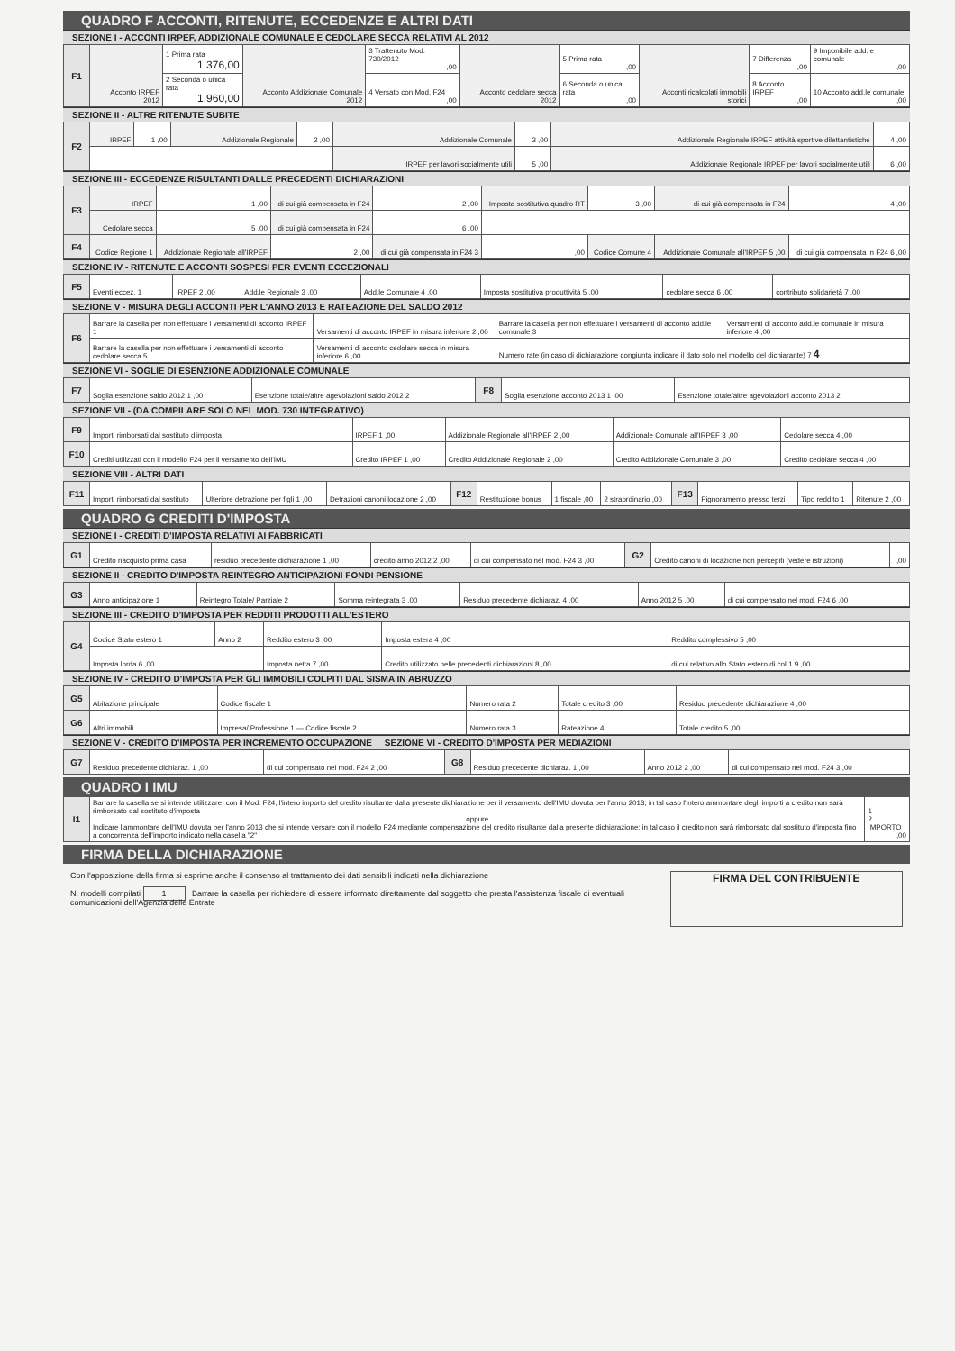QUADRO F ACCONTI, RITENUTE, ECCEDENZE E ALTRI DATI
SEZIONE I - ACCONTI IRPEF, ADDIZIONALE COMUNALE E CEDOLARE SECCA RELATIVI AL 2012
| F1 | Acconto IRPEF 2012 | 1 Prima rata 1.376,00 | Acconto Addizionale Comunale 2012 | 3 Trattenuto Mod. 730/2012 ,00 | Acconto cedolare secca 2012 | 5 Prima rata ,00 | Acconti ricalcolati immobili storici | 7 Differenza ,00 | 9 Imponibile add.le comunale ,00 |
| | | 2 Seconda o unica rata 1.960,00 | | 4 Versato con Mod. F24 ,00 | | 6 Seconda o unica rata ,00 | | 8 Acconto IRPEF ,00 | 10 Acconto add.le comunale ,00 |
SEZIONE II - ALTRE RITENUTE SUBITE
| F2 | IRPEF | 1 ,00 | Addizionale Regionale | 2 ,00 | Addizionale Comunale | 3 ,00 | Addizionale Regionale IRPEF attività sportive dilettantistiche | 4 ,00 |
| | | | | | IRPEF per lavori socialmente utili | 5 ,00 | Addizionale Regionale IRPEF per lavori socialmente utili | 6 ,00 |
SEZIONE III - ECCEDENZE RISULTANTI DALLE PRECEDENTI DICHIARAZIONI
| F3 | IRPEF | 1 ,00 | di cui già compensata in F24 | 2 ,00 | Imposta sostitutiva quadro RT | 3 ,00 | di cui già compensata in F24 | 4 ,00 |
| | Cedolare secca | 5 ,00 | di cui già compensata in F24 | 6 ,00 | | | | |
| F4 | Codice Regione 1 | Addizionale Regionale all'IRPEF | 2 ,00 | di cui già compensata in F24 3 | ,00 | Codice Comune 4 | Addizionale Comunale all'IRPEF 5 ,00 | di cui già compensata in F24 6 ,00 |
SEZIONE IV - RITENUTE E ACCONTI SOSPESI PER EVENTI ECCEZIONALI
| F5 | Eventi eccez. 1 | IRPEF 2 ,00 | Add.le Regionale 3 ,00 | Add.le Comunale 4 ,00 | Imposta sostitutiva produttività 5 ,00 | cedolare secca 6 ,00 | contributo solidarietà 7 ,00 |
SEZIONE V - MISURA DEGLI ACCONTI PER L'ANNO 2013 E RATEAZIONE DEL SALDO 2012
| F6 | Barrare la casella per non effettuare i versamenti di acconto IRPEF 1 | Versamenti di acconto IRPEF in misura inferiore 2 ,00 | Barrare la casella per non effettuare i versamenti di acconto add.le comunale 3 | Versamenti di acconto add.le comunale in misura inferiore 4 ,00 |
| | Barrare la casella per non effettuare i versamenti di acconto cedolare secca 5 | Versamenti di acconto cedolare secca in misura inferiore 6 ,00 | Numero rate (in caso di dichiarazione congiunta indicare il dato solo nel modello del dichiarante) 7 4 | |
SEZIONE VI - SOGLIE DI ESENZIONE ADDIZIONALE COMUNALE
| F7 | Soglia esenzione saldo 2012 1 ,00 | Esenzione totale/altre agevolazioni saldo 2012 2 | F8 | Soglia esenzione acconto 2013 1 ,00 | Esenzione totale/altre agevolazioni acconto 2013 2 |
SEZIONE VII - (DA COMPILARE SOLO NEL MOD. 730 INTEGRATIVO)
| F9 | Importi rimborsati dal sostituto d'imposta | IRPEF 1 ,00 | Addizionale Regionale all'IRPEF 2 ,00 | Addizionale Comunale all'IRPEF 3 ,00 | Cedolare secca 4 ,00 |
| F10 | Crediti utilizzati con il modello F24 per il versamento dell'IMU | Credito IRPEF 1 ,00 | Credito Addizionale Regionale 2 ,00 | Credito Addizionale Comunale 3 ,00 | Credito cedolare secca 4 ,00 |
SEZIONE VIII - ALTRI DATI
| F11 | Importi rimborsati dal sostituto | Ulteriore detrazione per figli 1 ,00 | Detrazioni canoni locazione 2 ,00 | F12 | Restituzione bonus | 1 fiscale ,00 | 2 straordinario ,00 | F13 | Pignoramento presso terzi | Tipo reddito 1 | Ritenute 2 ,00 |
QUADRO G CREDITI D'IMPOSTA
SEZIONE I - CREDITI D'IMPOSTA RELATIVI AI FABBRICATI
| G1 | Credito riacquisto prima casa | residuo precedente dichiarazione 1 ,00 | credito anno 2012 2 ,00 | di cui compensato nel mod. F24 3 ,00 | G2 | Credito canoni di locazione non percepiti (vedere istruzioni) | ,00 |
SEZIONE II - CREDITO D'IMPOSTA REINTEGRO ANTICIPAZIONI FONDI PENSIONE
| G3 | Anno anticipazione 1 | Reintegro Totale/ Parziale 2 | Somma reintegrata 3 ,00 | Residuo precedente dichiaraz. 4 ,00 | Anno 2012 5 ,00 | di cui compensato nel mod. F24 6 ,00 |
SEZIONE III - CREDITO D'IMPOSTA PER REDDITI PRODOTTI ALL'ESTERO
| G4 | Codice Stato estero 1 | Anno 2 | Reddito estero 3 ,00 | Imposta estera 4 ,00 | Reddito complessivo 5 ,00 |
| | Imposta lorda 6 ,00 | | Imposta netta 7 ,00 | Credito utilizzato nelle precedenti dichiarazioni 8 ,00 | di cui relativo allo Stato estero di col.1 9 ,00 |
SEZIONE IV - CREDITO D'IMPOSTA PER GLI IMMOBILI COLPITI DAL SISMA IN ABRUZZO
| G5 | Abitazione principale | Codice fiscale 1 | Numero rata 2 | Totale credito 3 ,00 | Residuo precedente dichiarazione 4 ,00 |
| G6 | Altri immobili | Impresa/ Professione 1 — Codice fiscale 2 | Numero rata 3 | Rateazione 4 | Totale credito 5 ,00 |
SEZIONE V - CREDITO D'IMPOSTA PER INCREMENTO OCCUPAZIONE SEZIONE VI - CREDITO D'IMPOSTA PER MEDIAZIONI
| G7 | Residuo precedente dichiaraz. 1 ,00 | di cui compensato nel mod. F24 2 ,00 | G8 | Residuo precedente dichiaraz. 1 ,00 | Anno 2012 2 ,00 | di cui compensato nel mod. F24 3 ,00 |
QUADRO I IMU
| I1 | Barrare la casella se si intende utilizzare, con il Mod. F24, l'intero importo del credito risultante dalla presente dichiarazione per il versamento dell'IMU dovuta per l'anno 2013; in tal caso l'intero ammontare degli importi a credito non sarà rimborsato dal sostituto d'imposta oppure Indicare l'ammontare dell'IMU dovuta per l'anno 2013 che si intende versare con il modello F24 mediante compensazione del credito risultante dalla presente dichiarazione; in tal caso il credito non sarà rimborsato dal sostituto d'imposta fino a concorrenza dell'importo indicato nella casella "2" | 1 2 IMPORTO ,00 |
FIRMA DELLA DICHIARAZIONE
Con l'apposizione della firma si esprime anche il consenso al trattamento dei dati sensibili indicati nella dichiarazione
N. modelli compilati 1 Barrare la casella per richiedere di essere informato direttamente dal soggetto che presta l'assistenza fiscale di eventuali comunicazioni dell'Agenzia delle Entrate
FIRMA DEL CONTRIBUENTE